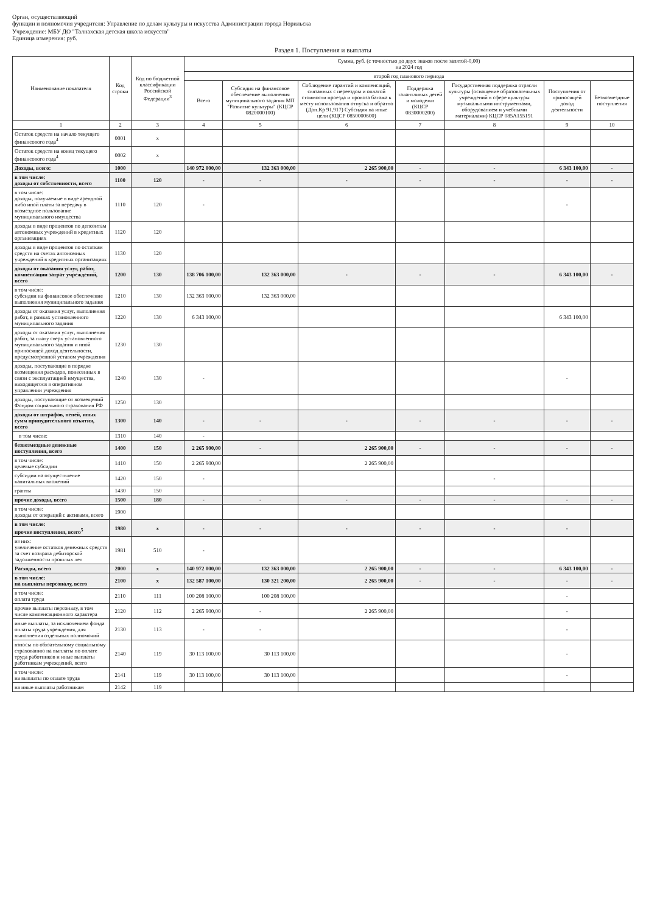Орган, осуществляющий
функции и полномочия учредителя: Управление по делам культуры и искусства Администрации города Норильска
Учреждение: МБУ ДО "Талнахская детская школа искусств"
Единица измерения: руб.
Раздел 1. Поступления и выплаты
| Наименование показателя | Код строки | Код по бюджетной классификации Российской Федерации<sup>3</sup> | Сумма, руб. (с точностью до двух знаков после запятой-0,00) на 2024 год | | | | | | |
| --- | --- | --- | --- | --- | --- | --- | --- | --- | --- |
| | | | второй год планового периода | | | | | | |
| | | | Всего | Субсидия на финансовое обеспечение выполнения муниципального задания МП "Развитие культуры" (КЦСР 0820000100) | Соблюдение гарантий и компенсаций, связанных с переездом и оплатой стоимости проезда и провоза багажа к месту использования отпуска и обратно (Доп.Кр 91,917) Субсидия на иные цели (КЦСР 0850000600) | Поддержка талантливых детей и молодежи (КЦСР 0830000200) | Государственная поддержка отрасли культуры (оснащение образовательных учреждений в сфере культуры музыкальными инструментами, оборудованием и учебными материалами) КЦСР 085А155191 | Поступления от приносящей доход деятельности | Безвозмездные поступления |
| 1 | 2 | 3 | 4 | 5 | 6 | 7 | 8 | 9 | 10 |
| Остаток средств на начало текущего финансового года<sup>4</sup> | 0001 | x | | | | | | | |
| Остаток средств на конец текущего финансового года<sup>4</sup> | 0002 | x | | | | | | | |
| Доходы, всего: | 1000 | | 140 972 000,00 | 132 363 000,00 | 2 265 900,00 | - | - | 6 343 100,00 | - |
| в том числе: доходы от собственности, всего | 1100 | 120 | - | - | - | - | - | - | - |
| в том числе: доходы, получаемые в виде арендной либо иной платы за передачу в возмездное пользование муниципального имущества | 1110 | 120 | - | | | | | - | |
| доходы в виде процентов по депозитам автономных учреждений в кредитных организациях | 1120 | 120 | | | | | | | |
| доходы в виде процентов по остаткам средств на счетах автономных учреждений в кредитных организациях | 1130 | 120 | | | | | | | |
| доходы от оказания услуг, работ, компенсации затрат учреждений, всего | 1200 | 130 | 138 706 100,00 | 132 363 000,00 | - | - | - | 6 343 100,00 | - |
| в том числе: субсидии на финансовое обеспечение выполнения муниципального задания | 1210 | 130 | 132 363 000,00 | 132 363 000,00 | | | | | |
| доходы от оказания услуг, выполнения работ, в рамках установленного муниципального задания | 1220 | 130 | 6 343 100,00 | | | | | 6 343 100,00 | |
| доходы от оказания услуг, выполнения работ, за плату сверх установленного муниципального задания и иной приносящей доход деятельности, предусмотренной уставом учреждения | 1230 | 130 | | | | | | | |
| доходы, поступающие в порядке возмещения расходов, понесенных в связи с эксплуатацией имущества, находящегося в оперативном управлении учреждения | 1240 | 130 | - | | | | | - | |
| доходы, поступающие от возмещений Фондом социального страхования РФ | 1250 | 130 | | | | | | | |
| доходы от штрафов, пеней, иных сумм принудительного изъятия, всего | 1300 | 140 | - | - | - | - | - | - | - |
| в том числе: | 1310 | 140 | - | | | | | | |
| безвозмездные денежные поступления, всего | 1400 | 150 | 2 265 900,00 | - | 2 265 900,00 | - | - | - | - |
| в том числе: целевые субсидии | 1410 | 150 | 2 265 900,00 | | 2 265 900,00 | | | | |
| субсидии на осуществление капитальных вложений | 1420 | 150 | - | | | | - | | |
| гранты | 1430 | 150 | | | | | | | |
| прочие доходы, всего | 1500 | 180 | - | - | - | - | - | - | - |
| в том числе: доходы от операций с активами, всего | 1900 | | | | | | | | |
| в том числе: прочие поступления, всего<sup>5</sup> | 1980 | x | - | - | - | - | - | - | |
| из них: увеличение остатков денежных средств за счет возврата дебиторской задолженности прошлых лет | 1981 | 510 | - | | | | | | |
| Расходы, всего | 2000 | x | 140 972 000,00 | 132 363 000,00 | 2 265 900,00 | - | - | 6 343 100,00 | - |
| в том числе: на выплаты персоналу, всего | 2100 | x | 132 587 100,00 | 130 321 200,00 | 2 265 900,00 | - | - | - | - |
| в том числе: оплата труда | 2110 | 111 | 100 208 100,00 | 100 208 100,00 | | | | - | |
| прочие выплаты персоналу, в том числе компенсационного характера | 2120 | 112 | 2 265 900,00 | - | 2 265 900,00 | | | - | |
| иные выплаты, за исключением фонда оплаты труда учреждения, для выполнения отдельных полномочий | 2130 | 113 | - | - | | | | - | |
| взносы по обязательному социальному страхованию на выплаты по оплате труда работников и иные выплаты работникам учреждений, всего | 2140 | 119 | 30 113 100,00 | 30 113 100,00 | | | | - | |
| в том числе: на выплаты по оплате труда | 2141 | 119 | 30 113 100,00 | 30 113 100,00 | | | | - | |
| на иные выплаты работникам | 2142 | 119 | | | | | | | |